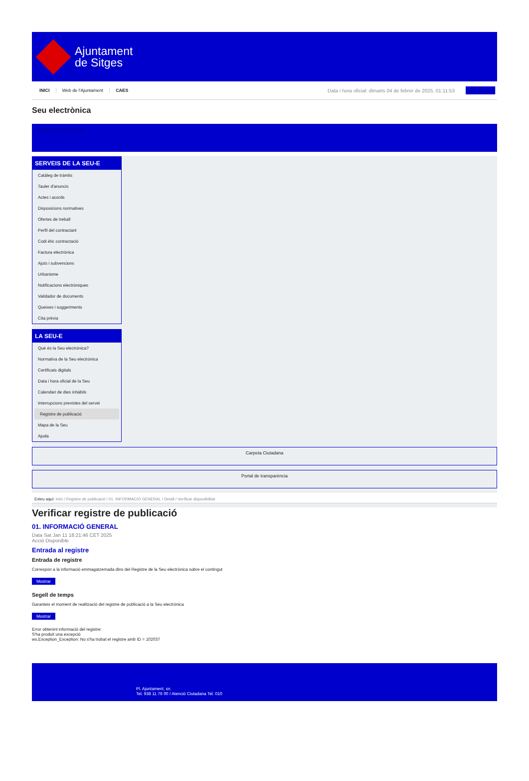Ajuntament
de Sitges
INICI Web de l'Ajuntament CAES Data i hora oficial: dimarts 04 de febrer de 2025, 01:11:53 Directorios
Seu electrònica
Obtenir còpia autèntica
SERVEIS DE LA SEU-E
Catàleg de tràmits
Tauler d'anuncis
Actes i acords
Disposicions normatives
Ofertes de treball
Perfil del contractant
Codi ètic contractació
Factura electrònica
Ajuts i subvencions
Urbanisme
Notificacions electròniques
Validador de documents
Queixes i suggeriments
Cita prèvia
LA SEU-E
Què és la Seu electrònica?
Normativa de la Seu electrònica
Certificats digitals
Data i hora oficial de la Seu
Calendari de dies inhàbils
Interrupcions previstes del servei
Registre de publicació
Mapa de la Seu
Ajuda
Carpeta Ciutadana
Portal de transparència
Esteu aquí: Inici / Registre de publicació / 01. INFORMACIÓ GENERAL / Detall / Verificar disponibilitat
Verificar registre de publicació
01. INFORMACIÓ GENERAL
Data Sat Jan 11 18:21:46 CET 2025
Acció Disponible
Entrada al registre
Entrada de registre
Correspon a la informació emmagatzemada dins del Registre de la Seu electrònica sobre el contingut
Mostrar
Segell de temps
Garanteix el moment de realització del registre de publicació a la Seu electrònica
Mostrar
Error obtenint informació del registre:
S'ha produit una excepció
ws.Exception_Exception: No s'ha trobat el registre amb ID = 102037
Pl. Ajuntament, sn.
Tel. 938 11 76 00 / Atenció Ciutadana Tel. 010